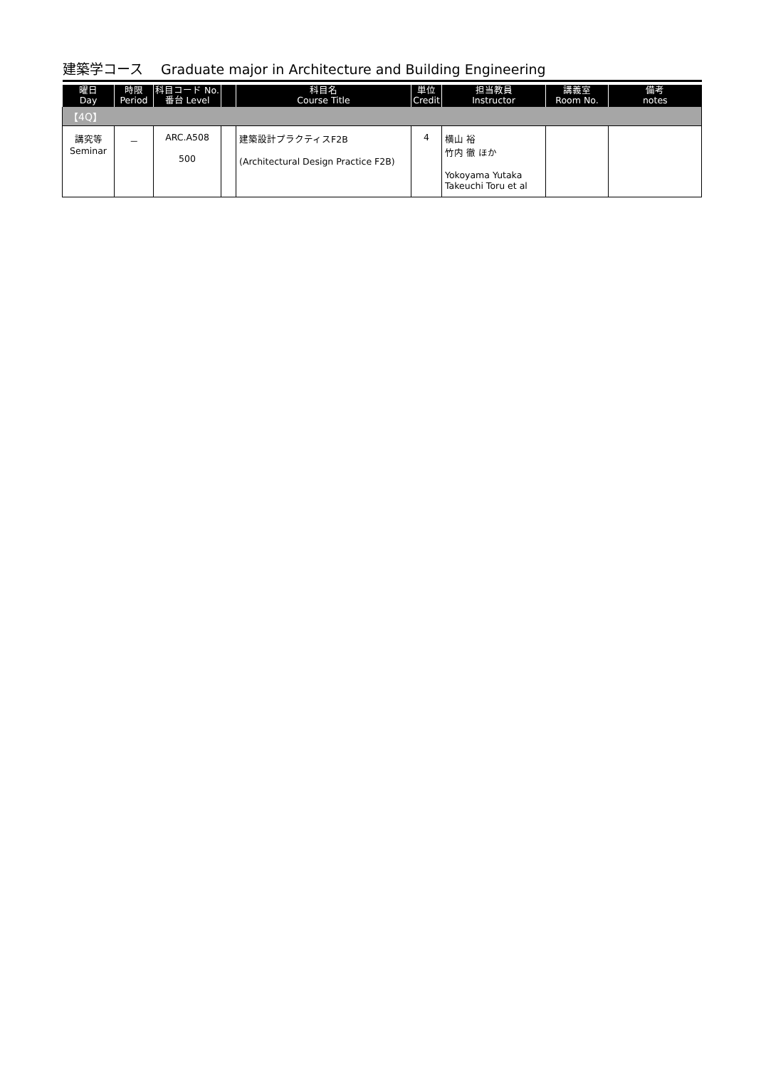建築学コース　 Graduate major in Architecture and Building Engineering
| 曜日 Day | 時限 Period | 科目コード No. 番台 Level | | 科目名 Course Title | 単位 Credit | 担当教員 Instructor | 講義室 Room No. | 備考 notes |
| --- | --- | --- | --- | --- | --- | --- | --- | --- |
| 【4Q】 | | | | | | | | |
| 講究等 Seminar | － | ARC.A508 500 | | 建築設計プラクティスF2B (Architectural Design Practice F2B) | 4 | 横山 裕 竹内 徹 ほか Yokoyama Yutaka Takeuchi Toru et al | | |